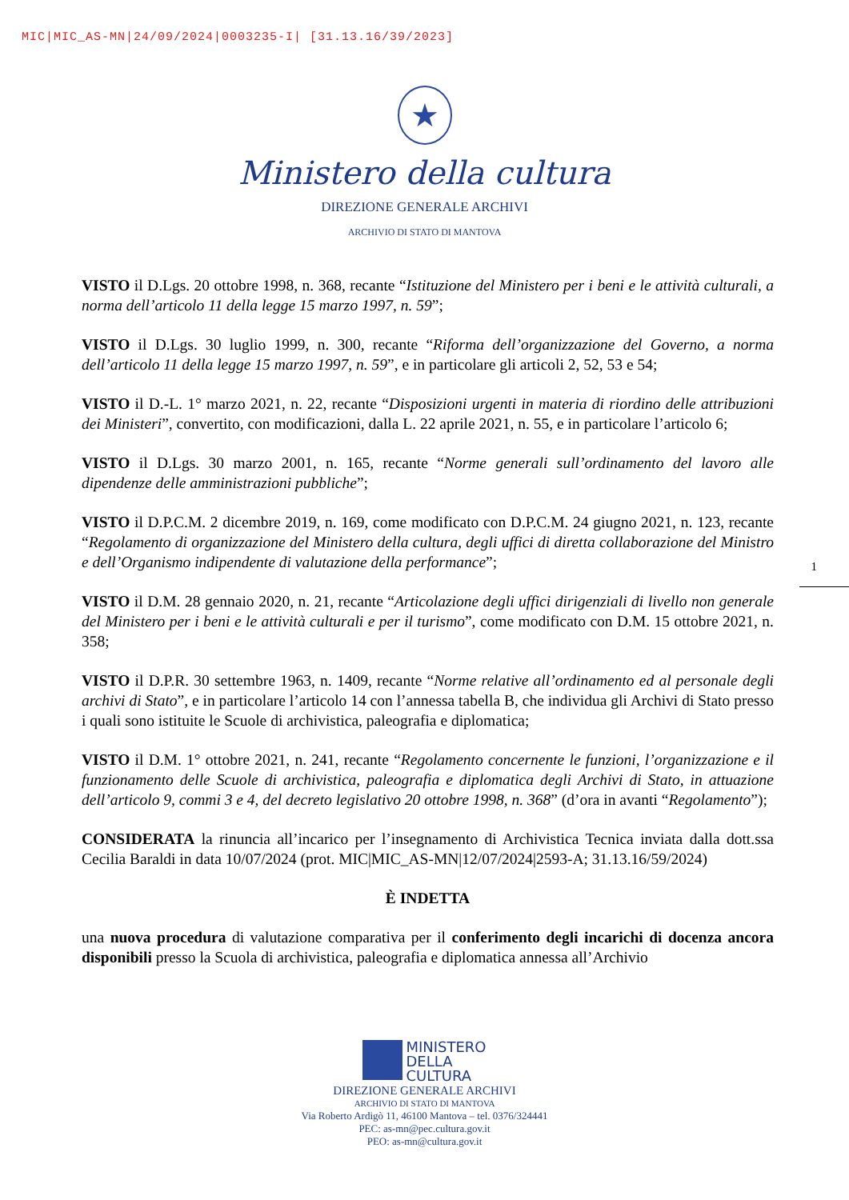MIC|MIC_AS-MN|24/09/2024|0003235-I| [31.13.16/39/2023]
★
Ministero della cultura
DIREZIONE GENERALE ARCHIVI
ARCHIVIO DI STATO DI MANTOVA
VISTO il D.Lgs. 20 ottobre 1998, n. 368, recante “Istituzione del Ministero per i beni e le attività culturali, a norma dell’articolo 11 della legge 15 marzo 1997, n. 59”;
VISTO il D.Lgs. 30 luglio 1999, n. 300, recante “Riforma dell’organizzazione del Governo, a norma dell’articolo 11 della legge 15 marzo 1997, n. 59”, e in particolare gli articoli 2, 52, 53 e 54;
VISTO il D.-L. 1° marzo 2021, n. 22, recante “Disposizioni urgenti in materia di riordino delle attribuzioni dei Ministeri”, convertito, con modificazioni, dalla L. 22 aprile 2021, n. 55, e in particolare l’articolo 6;
VISTO il D.Lgs. 30 marzo 2001, n. 165, recante “Norme generali sull’ordinamento del lavoro alle dipendenze delle amministrazioni pubbliche”;
VISTO il D.P.C.M. 2 dicembre 2019, n. 169, come modificato con D.P.C.M. 24 giugno 2021, n. 123, recante “Regolamento di organizzazione del Ministero della cultura, degli uffici di diretta collaborazione del Ministro e dell’Organismo indipendente di valutazione della performance”;
VISTO il D.M. 28 gennaio 2020, n. 21, recante “Articolazione degli uffici dirigenziali di livello non generale del Ministero per i beni e le attività culturali e per il turismo”, come modificato con D.M. 15 ottobre 2021, n. 358;
VISTO il D.P.R. 30 settembre 1963, n. 1409, recante “Norme relative all’ordinamento ed al personale degli archivi di Stato”, e in particolare l’articolo 14 con l’annessa tabella B, che individua gli Archivi di Stato presso i quali sono istituite le Scuole di archivistica, paleografia e diplomatica;
VISTO il D.M. 1° ottobre 2021, n. 241, recante “Regolamento concernente le funzioni, l’organizzazione e il funzionamento delle Scuole di archivistica, paleografia e diplomatica degli Archivi di Stato, in attuazione dell’articolo 9, commi 3 e 4, del decreto legislativo 20 ottobre 1998, n. 368” (d’ora in avanti “Regolamento”);
CONSIDERATA la rinuncia all’incarico per l’insegnamento di Archivistica Tecnica inviata dalla dott.ssa Cecilia Baraldi in data 10/07/2024 (prot. MIC|MIC_AS-MN|12/07/2024|2593-A; 31.13.16/59/2024)
È INDETTA
una nuova procedura di valutazione comparativa per il conferimento degli incarichi di docenza ancora disponibili presso la Scuola di archivistica, paleografia e diplomatica annessa all’Archivio
1
MINISTERO
DELLA
CULTURA
DIREZIONE GENERALE ARCHIVI
ARCHIVIO DI STATO DI MANTOVA
Via Roberto Ardigò 11, 46100 Mantova – tel. 0376/324441
PEC: as-mn@pec.cultura.gov.it
PEO: as-mn@cultura.gov.it